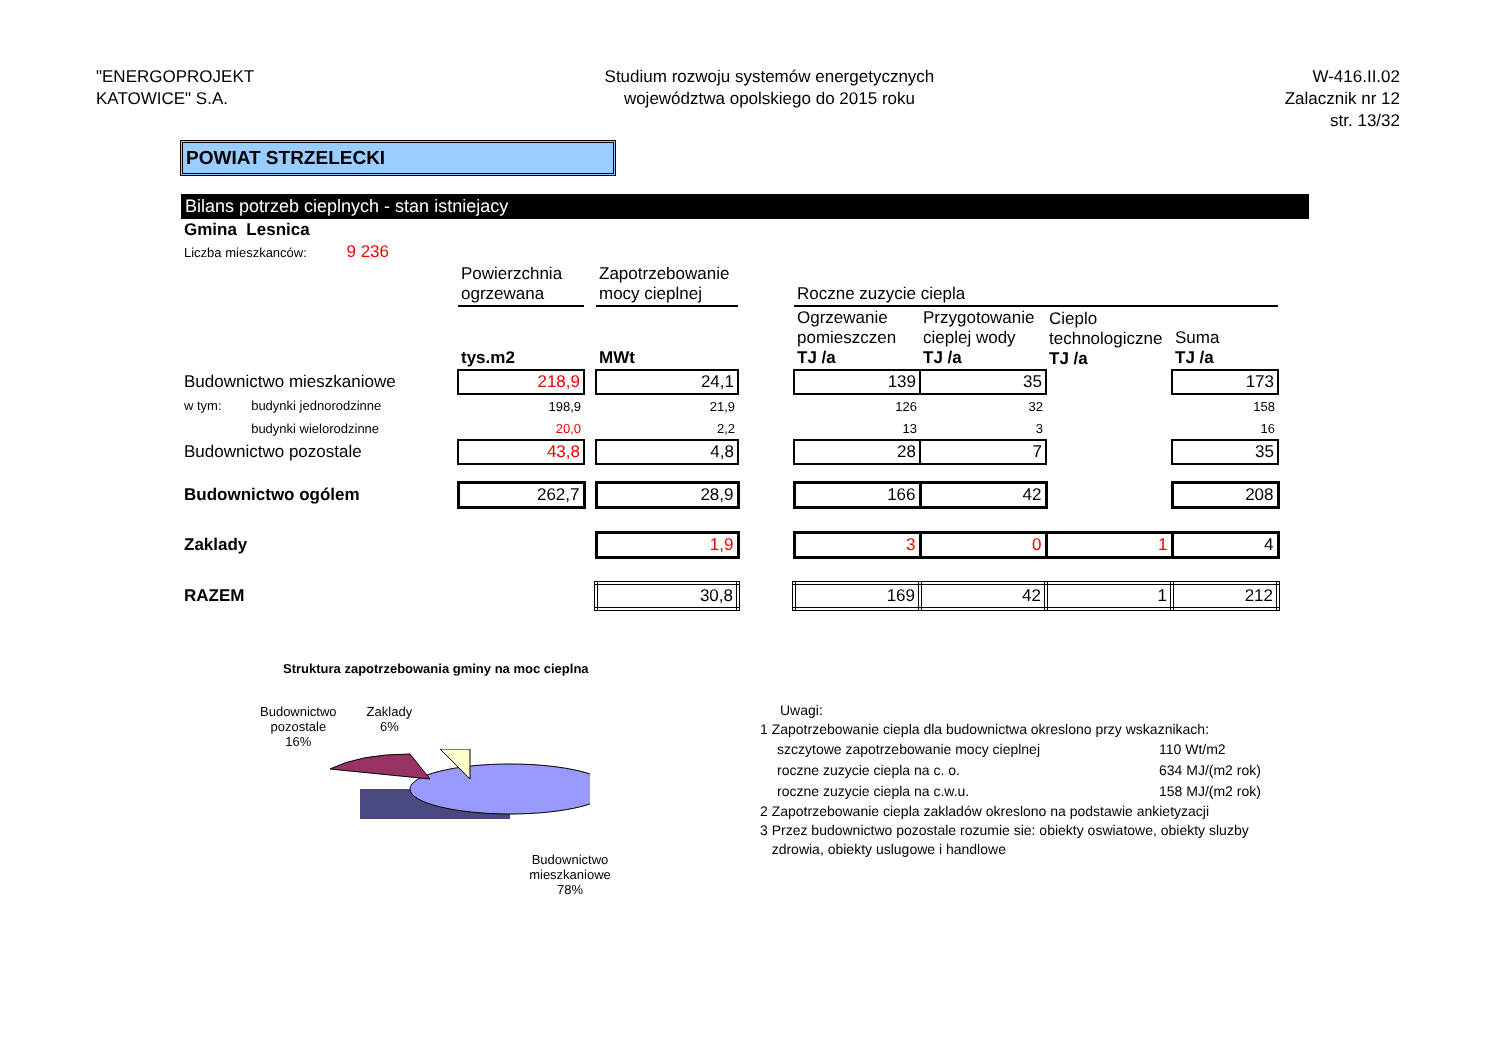"ENERGOPROJEKT
KATOWICE" S.A.
Studium rozwoju systemów energetycznych
województwa opolskiego do 2015 roku
W-416.II.02
Zalacznik nr 12
str. 13/32
POWIAT STRZELECKI
Bilans potrzeb cieplnych - stan istniejacy
| Gmina Lesnica | | | | | | | | | |
| Liczba mieszkanców: 9 236 | | | | | | | | | |
| | | Powierzchnia ogrzewana | | Zapotrzebowanie mocy cieplnej | | Roczne zuzycie ciepla | | | |
| | | tys.m2 | | MWt | | Ogrzewanie pomieszczen TJ /a | Przygotowanie cieplej wody TJ /a | Cieplo technologiczne TJ /a | Suma TJ /a |
| Budownictwo mieszkaniowe | | 218,9 | | 24,1 | | 139 | 35 | | 173 |
| w tym: | budynki jednorodzinne | 198,9 | | 21,9 | | 126 | 32 | | 158 |
| | budynki wielorodzinne | 20,0 | | 2,2 | | 13 | 3 | | 16 |
| Budownictwo pozostale | | 43,8 | | 4,8 | | 28 | 7 | | 35 |
| Budownictwo ogólem | | 262,7 | | 28,9 | | 166 | 42 | | 208 |
| Zaklady | | | | 1,9 | | 3 | 0 | 1 | 4 |
| RAZEM | | | | 30,8 | | 169 | 42 | 1 | 212 |
Struktura zapotrzebowania gminy na moc cieplna
Budownictwo
pozostale
16%
Zaklady
6%
Budownictwo
mieszkaniowe
78%
Uwagi:
1 Zapotrzebowanie ciepla dla budownictwa okreslono przy wskaznikach:
| szczytowe zapotrzebowanie mocy cieplnej | 110 Wt/m2 |
| roczne zuzycie ciepla na c. o. | 634 MJ/(m2 rok) |
| roczne zuzycie ciepla na c.w.u. | 158 MJ/(m2 rok) |
2 Zapotrzebowanie ciepla zakladów okreslono na podstawie ankietyzacji
3 Przez budownictwo pozostale rozumie sie: obiekty oswiatowe, obiekty sluzby
zdrowia, obiekty uslugowe i handlowe